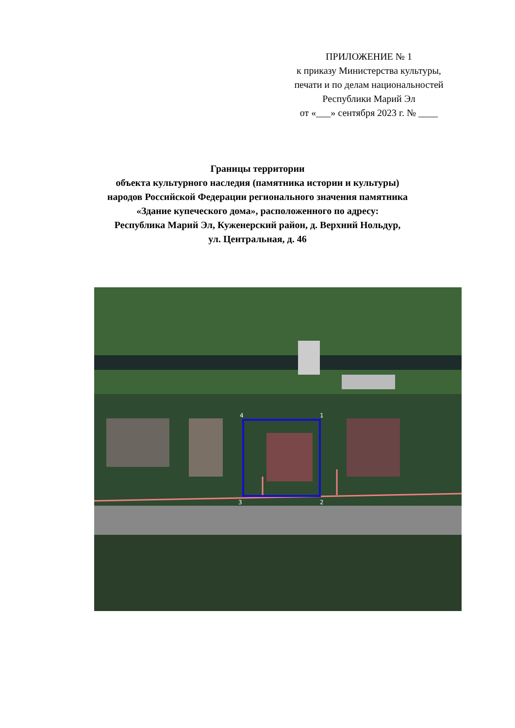ПРИЛОЖЕНИЕ № 1
к приказу Министерства культуры,
печати и по делам национальностей
Республики Марий Эл
от «___» сентября 2023 г. № ____
Границы территории
объекта культурного наследия (памятника истории и культуры)
народов Российской Федерации регионального значения памятника
«Здание купеческого дома», расположенного по адресу:
Республика Марий Эл, Куженерский район, д. Верхний Нольдур,
ул. Центральная, д. 46
4
1
3
2